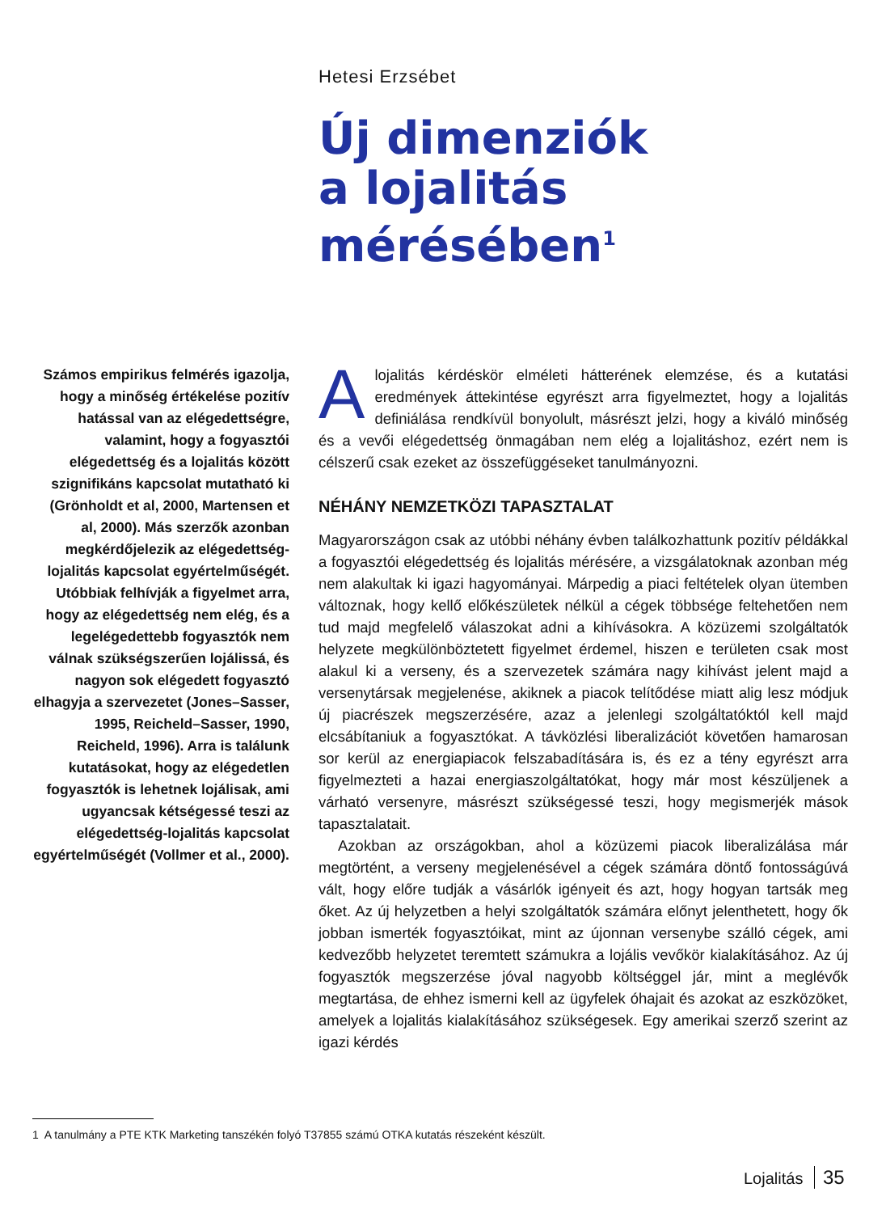Hetesi Erzsébet
Új dimenziók
a lojalitás
mérésében<sup>1</sup>
Számos empirikus felmérés igazolja, hogy a minőség értékelése pozitív hatással van az elégedettségre, valamint, hogy a fogyasztói elégedettség és a lojalitás között szignifikáns kapcsolat mutatható ki (Grönholdt et al, 2000, Martensen et al, 2000). Más szerzők azonban megkérdőjelezik az elégedettség-lojalitás kapcsolat egyértelműségét. Utóbbiak felhívják a figyelmet arra, hogy az elégedettség nem elég, és a legelégedettebb fogyasztók nem válnak szükségszerűen lojálissá, és nagyon sok elégedett fogyasztó elhagyja a szervezetet (Jones–Sasser, 1995, Reicheld–Sasser, 1990, Reicheld, 1996). Arra is találunk kutatásokat, hogy az elégedetlen fogyasztók is lehetnek lojálisak, ami ugyancsak kétségessé teszi az elégedettség-lojalitás kapcsolat egyértelműségét (Vollmer et al., 2000).
Alojalitás kérdéskör elméleti hátterének elemzése, és a kutatási eredmények áttekintése egyrészt arra figyelmeztet, hogy a lojalitás definiálása rendkívül bonyolult, másrészt jelzi, hogy a kiváló minőség és a vevői elégedettség önmagában nem elég a lojalitáshoz, ezért nem is célszerű csak ezeket az összefüggéseket tanulmányozni.
NÉHÁNY NEMZETKÖZI TAPASZTALAT
Magyarországon csak az utóbbi néhány évben találkozhattunk pozitív példákkal a fogyasztói elégedettség és lojalitás mérésére, a vizsgálatoknak azonban még nem alakultak ki igazi hagyományai. Márpedig a piaci feltételek olyan ütemben változnak, hogy kellő előkészületek nélkül a cégek többsége feltehetően nem tud majd megfelelő válaszokat adni a kihívásokra. A közüzemi szolgáltatók helyzete megkülönböztetett figyelmet érdemel, hiszen e területen csak most alakul ki a verseny, és a szervezetek számára nagy kihívást jelent majd a versenytársak megjelenése, akiknek a piacok telítődése miatt alig lesz módjuk új piacrészek megszerzésére, azaz a jelenlegi szolgáltatóktól kell majd elcsábítaniuk a fogyasztókat. A távközlési liberalizációt követően hamarosan sor kerül az energiapiacok felszabadítására is, és ez a tény egyrészt arra figyelmezteti a hazai energiaszolgáltatókat, hogy már most készüljenek a várható versenyre, másrészt szükségessé teszi, hogy megismerjék mások tapasztalatait.
Azokban az országokban, ahol a közüzemi piacok liberalizálása már megtörtént, a verseny megjelenésével a cégek számára döntő fontosságúvá vált, hogy előre tudják a vásárlók igényeit és azt, hogy hogyan tartsák meg őket. Az új helyzetben a helyi szolgáltatók számára előnyt jelenthetett, hogy ők jobban ismerték fogyasztóikat, mint az újonnan versenybe szálló cégek, ami kedvezőbb helyzetet teremtett számukra a lojális vevőkör kialakításához. Az új fogyasztók megszerzése jóval nagyobb költséggel jár, mint a meglévők megtartása, de ehhez ismerni kell az ügyfelek óhajait és azokat az eszközöket, amelyek a lojalitás kialakításához szükségesek. Egy amerikai szerző szerint az igazi kérdés
1 A tanulmány a PTE KTK Marketing tanszékén folyó T37855 számú OTKA kutatás részeként készült.
Lojalitás 35